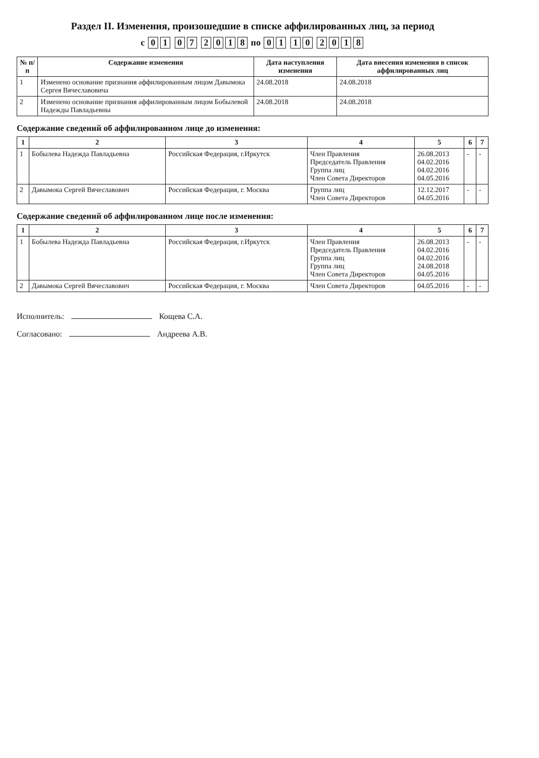Раздел II. Изменения, произошедшие в списке аффилированных лиц, за период
с 01 07 2018 по 01 10 2018
| № п/п | Содержание изменения | Дата наступления изменения | Дата внесения изменения в список аффилированных лиц |
| --- | --- | --- | --- |
| 1 | Изменено основание признания аффилированным лицом Давымока Сергея Вячеславовича | 24.08.2018 | 24.08.2018 |
| 2 | Изменено основание признания аффилированным лицом Бобылевой Надежды Павладьевны | 24.08.2018 | 24.08.2018 |
Содержание сведений об аффилированном лице до изменения:
| 1 | 2 | 3 | 4 | 5 | 6 | 7 |
| --- | --- | --- | --- | --- | --- | --- |
| 1 | Бобылева Надежда Павладьевна | Российская Федерация, г.Иркутск | Член Правления Председатель Правления Группа лиц Член Совета Директоров | 26.08.2013 04.02.2016 04.02.2016 04.05.2016 | - | - |
| 2 | Давымока Сергей Вячеславович | Российская Федерация, г. Москва | Группа лиц Член Совета Директоров | 12.12.2017 04.05.2016 | - | - |
Содержание сведений об аффилированном лице после изменения:
| 1 | 2 | 3 | 4 | 5 | 6 | 7 |
| --- | --- | --- | --- | --- | --- | --- |
| 1 | Бобылева Надежда Павладьевна | Российская Федерация, г.Иркутск | Член Правления Председатель Правления Группа лиц Группа лиц Член Совета Директоров | 26.08.2013 04.02.2016 04.02.2016 24.08.2018 04.05.2016 | - | - |
| 2 | Давымока Сергей Вячеславович | Российская Федерация, г. Москва | Член Совета Директоров | 04.05.2016 | - | - |
Исполнитель: Кощева С.А.
Согласовано: Андреева А.В.